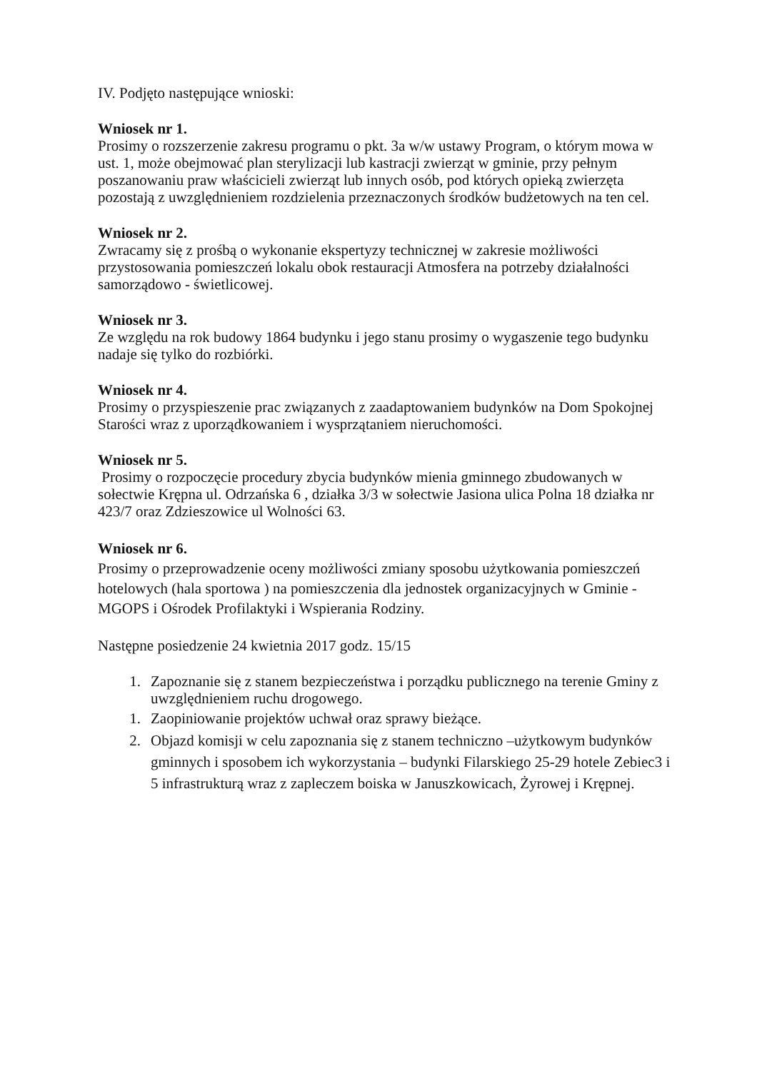IV. Podjęto następujące wnioski:
Wniosek nr 1.
Prosimy o rozszerzenie zakresu programu o pkt. 3a w/w ustawy Program, o którym mowa w ust. 1, może obejmować plan sterylizacji lub kastracji zwierząt w gminie, przy pełnym poszanowaniu praw właścicieli zwierząt lub innych osób, pod których opieką zwierzęta pozostają z uwzględnieniem rozdzielenia przeznaczonych środków budżetowych na ten cel.
Wniosek nr 2.
Zwracamy się z prośbą o wykonanie ekspertyzy technicznej w zakresie możliwości przystosowania pomieszczeń lokalu obok restauracji Atmosfera na potrzeby działalności samorządowo - świetlicowej.
Wniosek nr 3.
Ze względu na rok budowy 1864 budynku i jego stanu prosimy o wygaszenie tego budynku nadaje się tylko do rozbiórki.
Wniosek nr 4.
Prosimy o przyspieszenie prac związanych z zaadaptowaniem budynków na Dom Spokojnej Starości wraz z uporządkowaniem i wysprzątaniem nieruchomości.
Wniosek nr 5.
Prosimy o rozpoczęcie procedury zbycia budynków mienia gminnego zbudowanych w sołectwie Krępna ul. Odrzańska 6 , działka 3/3 w sołectwie Jasiona ulica Polna 18 działka nr 423/7 oraz Zdzieszowice ul Wolności 63.
Wniosek nr 6.
Prosimy o przeprowadzenie oceny możliwości zmiany sposobu użytkowania pomieszczeń hotelowych (hala sportowa ) na pomieszczenia dla jednostek organizacyjnych w Gminie - MGOPS i Ośrodek Profilaktyki i Wspierania Rodziny.
Następne posiedzenie 24 kwietnia 2017 godz. 15/15
1. Zapoznanie się z stanem bezpieczeństwa i porządku publicznego na terenie Gminy z uwzględnieniem ruchu drogowego.
1. Zaopiniowanie projektów uchwał oraz sprawy bieżące.
2. Objazd komisji w celu zapoznania się z stanem techniczno –użytkowym budynków gminnych i sposobem ich wykorzystania – budynki Filarskiego 25-29 hotele Zebiec3 i 5 infrastrukturą wraz z zapleczem boiska w Januszkowicach, Żyrowej i Krępnej.